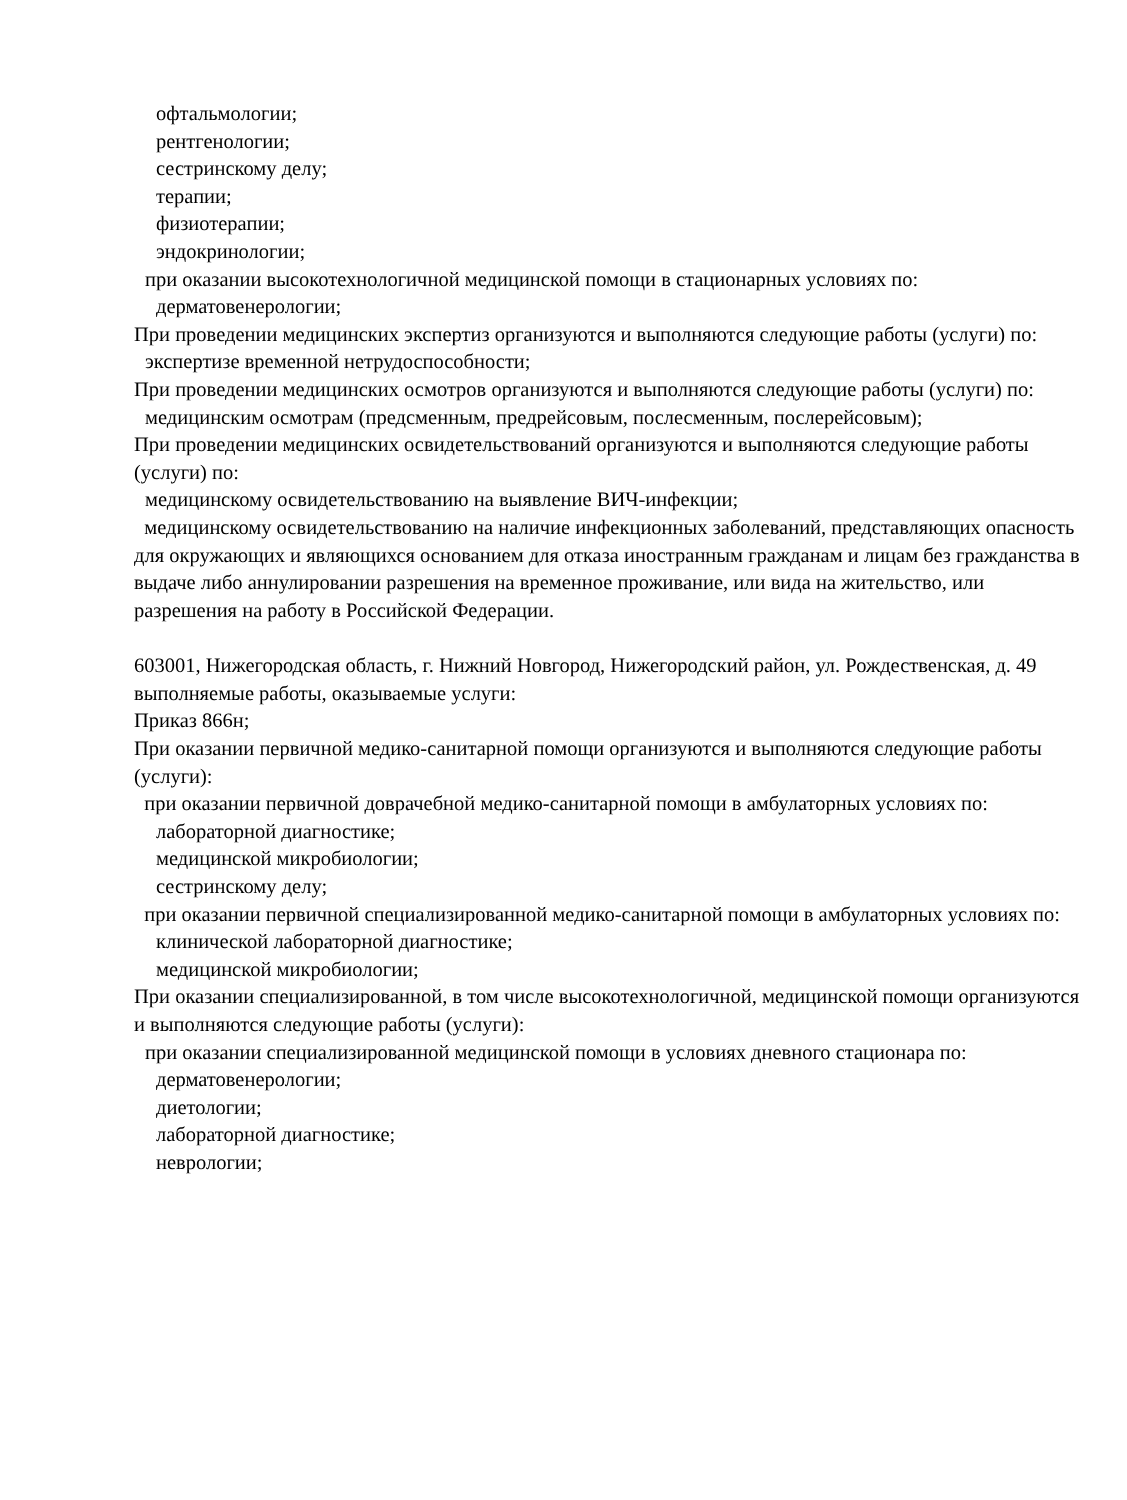офтальмологии;
рентгенологии;
сестринскому делу;
терапии;
физиотерапии;
эндокринологии;
при оказании высокотехнологичной медицинской помощи в стационарных условиях по:
дерматовенерологии;
При проведении медицинских экспертиз организуются и выполняются следующие работы (услуги) по:
экспертизе временной нетрудоспособности;
При проведении медицинских осмотров организуются и выполняются следующие работы (услуги) по:
медицинским осмотрам (предсменным, предрейсовым, послесменным, послерейсовым);
При проведении медицинских освидетельствований организуются и выполняются следующие работы (услуги) по:
медицинскому освидетельствованию на выявление ВИЧ-инфекции;
медицинскому освидетельствованию на наличие инфекционных заболеваний, представляющих опасность для окружающих и являющихся основанием для отказа иностранным гражданам и лицам без гражданства в выдаче либо аннулировании разрешения на временное проживание, или вида на жительство, или разрешения на работу в Российской Федерации.
603001, Нижегородская область, г. Нижний Новгород, Нижегородский район, ул. Рождественская, д. 49
выполняемые работы, оказываемые услуги:
Приказ 866н;
При оказании первичной медико-санитарной помощи организуются и выполняются следующие работы (услуги):
при оказании первичной доврачебной медико-санитарной помощи в амбулаторных условиях по:
лабораторной диагностике;
медицинской микробиологии;
сестринскому делу;
при оказании первичной специализированной медико-санитарной помощи в амбулаторных условиях по:
клинической лабораторной диагностике;
медицинской микробиологии;
При оказании специализированной, в том числе высокотехнологичной, медицинской помощи организуются и выполняются следующие работы (услуги):
при оказании специализированной медицинской помощи в условиях дневного стационара по:
дерматовенерологии;
диетологии;
лабораторной диагностике;
неврологии;